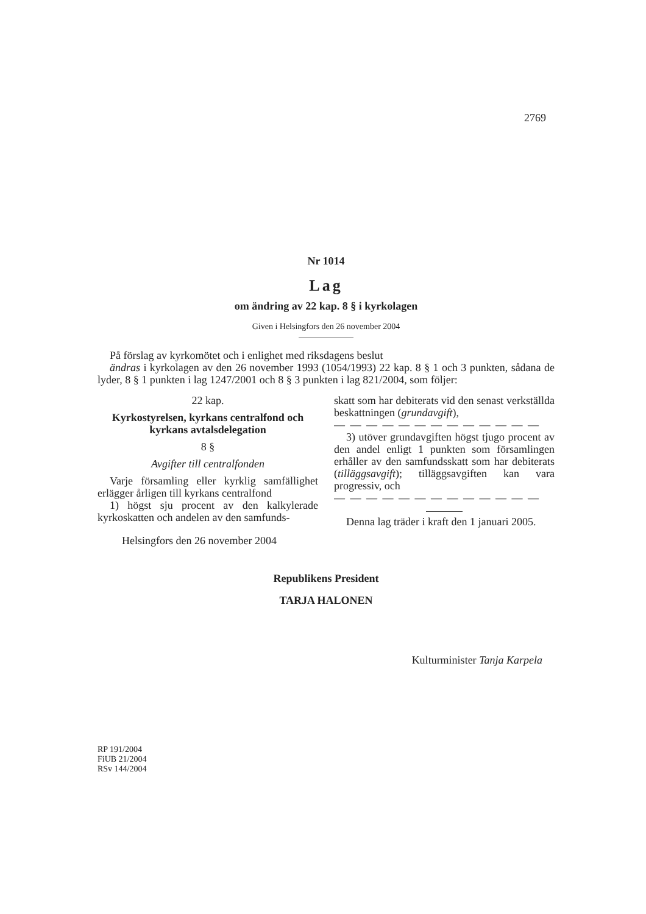2769
Nr 1014
Lag
om ändring av 22 kap. 8 § i kyrkolagen
Given i Helsingfors den 26 november 2004
På förslag av kyrkomötet och i enlighet med riksdagens beslut
ändras i kyrkolagen av den 26 november 1993 (1054/1993) 22 kap. 8 § 1 och 3 punkten, sådana de lyder, 8 § 1 punkten i lag 1247/2001 och 8 § 3 punkten i lag 821/2004, som följer:
22 kap.
Kyrkostyrelsen, kyrkans centralfond och kyrkans avtalsdelegation
8 §
Avgifter till centralfonden
Varje församling eller kyrklig samfällighet erlägger årligen till kyrkans centralfond
1) högst sju procent av den kalkylerade kyrkoskatten och andelen av den samfunds-
Helsingfors den 26 november 2004
skatt som har debiterats vid den senast verkställda beskattningen (grundavgift),
— — — — — — — — — — — — —
3) utöver grundavgiften högst tjugo procent av den andel enligt 1 punkten som församlingen erhåller av den samfundsskatt som har debiterats (tilläggsavgift); tilläggsavgiften kan vara progressiv, och
— — — — — — — — — — — — —
Denna lag träder i kraft den 1 januari 2005.
Republikens President
TARJA HALONEN
Kulturminister Tanja Karpela
RP 191/2004
FiUB 21/2004
RSv 144/2004